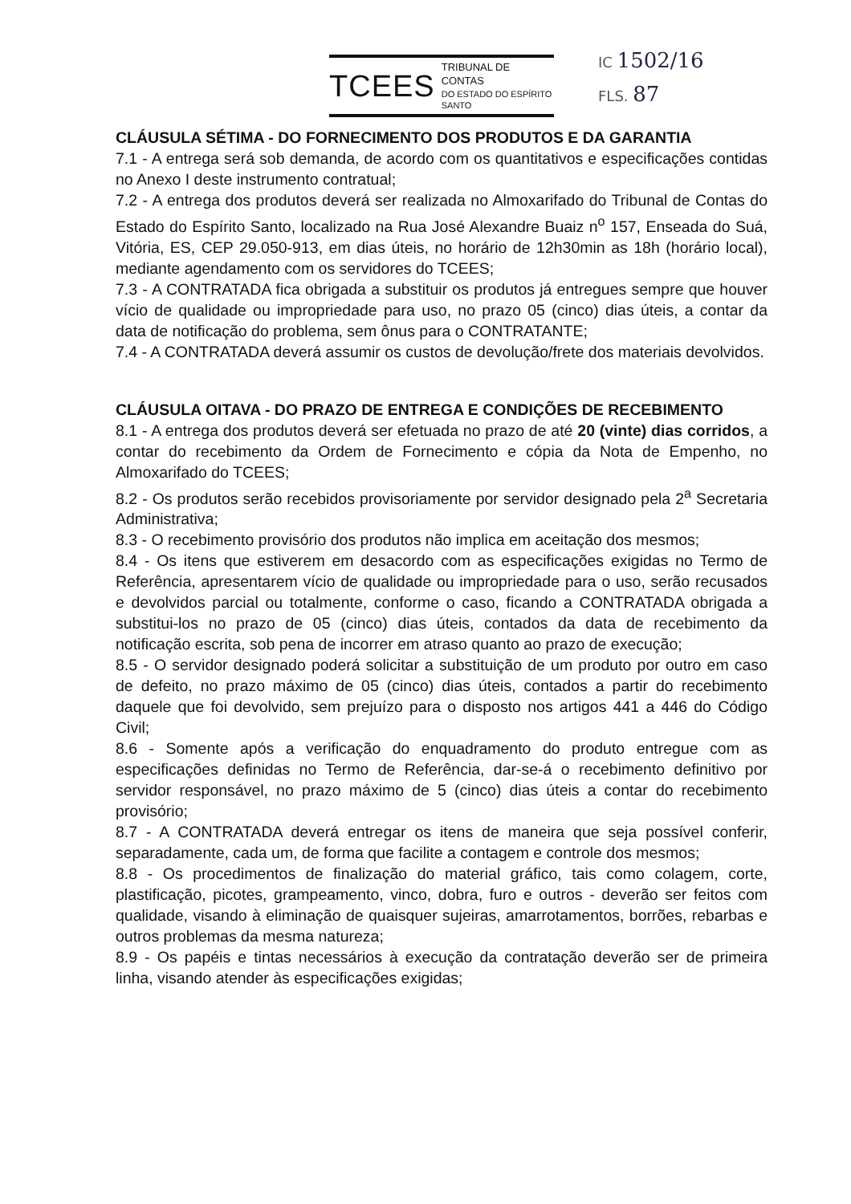TCEES
TRIBUNAL DE CONTAS
DO ESTADO DO ESPÍRITO SANTO
IC 1502/16
FLS. 87
CLÁUSULA SÉTIMA - DO FORNECIMENTO DOS PRODUTOS E DA GARANTIA
7.1 - A entrega será sob demanda, de acordo com os quantitativos e especificações contidas no Anexo I deste instrumento contratual;
7.2 - A entrega dos produtos deverá ser realizada no Almoxarifado do Tribunal de Contas do Estado do Espírito Santo, localizado na Rua José Alexandre Buaiz n<sup>o</sup> 157, Enseada do Suá, Vitória, ES, CEP 29.050-913, em dias úteis, no horário de 12h30min as 18h (horário local), mediante agendamento com os servidores do TCEES;
7.3 - A CONTRATADA fica obrigada a substituir os produtos já entregues sempre que houver vício de qualidade ou impropriedade para uso, no prazo 05 (cinco) dias úteis, a contar da data de notificação do problema, sem ônus para o CONTRATANTE;
7.4 - A CONTRATADA deverá assumir os custos de devolução/frete dos materiais devolvidos.
CLÁUSULA OITAVA - DO PRAZO DE ENTREGA E CONDIÇÕES DE RECEBIMENTO
8.1 - A entrega dos produtos deverá ser efetuada no prazo de até 20 (vinte) dias corridos, a contar do recebimento da Ordem de Fornecimento e cópia da Nota de Empenho, no Almoxarifado do TCEES;
8.2 - Os produtos serão recebidos provisoriamente por servidor designado pela 2<sup>a</sup> Secretaria Administrativa;
8.3 - O recebimento provisório dos produtos não implica em aceitação dos mesmos;
8.4 - Os itens que estiverem em desacordo com as especificações exigidas no Termo de Referência, apresentarem vício de qualidade ou impropriedade para o uso, serão recusados e devolvidos parcial ou totalmente, conforme o caso, ficando a CONTRATADA obrigada a substitui-los no prazo de 05 (cinco) dias úteis, contados da data de recebimento da notificação escrita, sob pena de incorrer em atraso quanto ao prazo de execução;
8.5 - O servidor designado poderá solicitar a substituição de um produto por outro em caso de defeito, no prazo máximo de 05 (cinco) dias úteis, contados a partir do recebimento daquele que foi devolvido, sem prejuízo para o disposto nos artigos 441 a 446 do Código Civil;
8.6 - Somente após a verificação do enquadramento do produto entregue com as especificações definidas no Termo de Referência, dar-se-á o recebimento definitivo por servidor responsável, no prazo máximo de 5 (cinco) dias úteis a contar do recebimento provisório;
8.7 - A CONTRATADA deverá entregar os itens de maneira que seja possível conferir, separadamente, cada um, de forma que facilite a contagem e controle dos mesmos;
8.8 - Os procedimentos de finalização do material gráfico, tais como colagem, corte, plastificação, picotes, grampeamento, vinco, dobra, furo e outros - deverão ser feitos com qualidade, visando à eliminação de quaisquer sujeiras, amarrotamentos, borrões, rebarbas e outros problemas da mesma natureza;
8.9 - Os papéis e tintas necessários à execução da contratação deverão ser de primeira linha, visando atender às especificações exigidas;